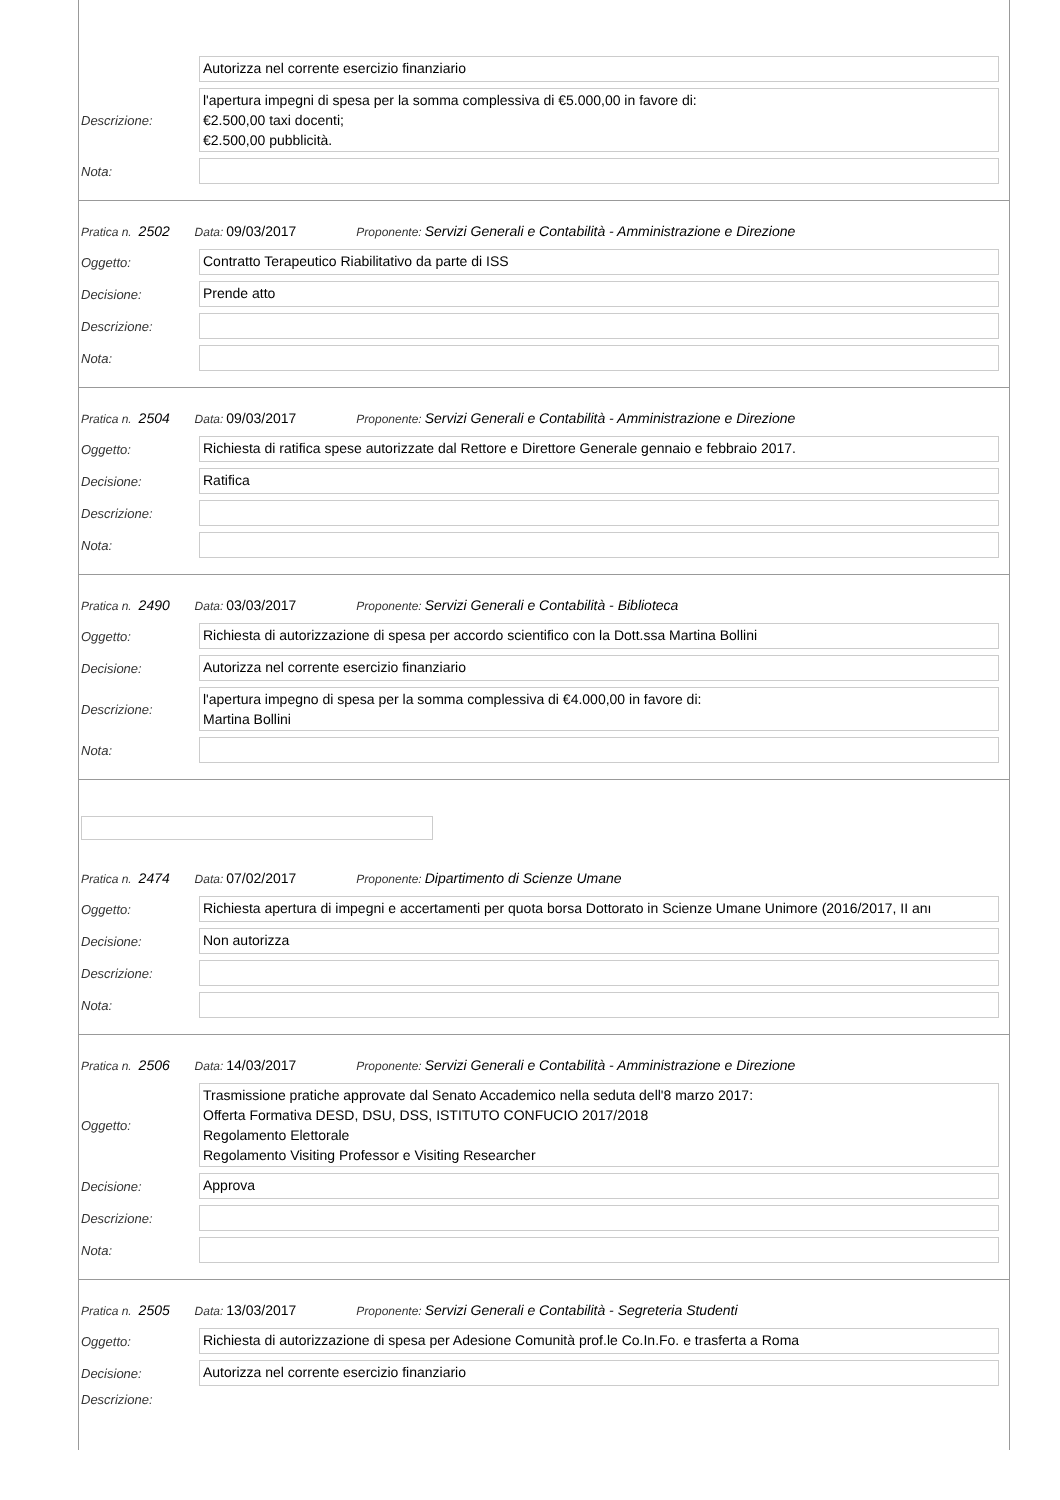Autorizza nel corrente esercizio finanziario
Descrizione:
l'apertura impegni di spesa per la somma complessiva di €5.000,00 in favore di:
€2.500,00 taxi docenti;
€2.500,00 pubblicità.
Nota:
Pratica n. 2502 Data: 09/03/2017 Proponente: Servizi Generali e Contabilità - Amministrazione e Direzione
Oggetto:
Contratto Terapeutico Riabilitativo da parte di ISS
Decisione:
Prende atto
Descrizione:
Nota:
Pratica n. 2504 Data: 09/03/2017 Proponente: Servizi Generali e Contabilità - Amministrazione e Direzione
Oggetto:
Richiesta di ratifica spese autorizzate dal Rettore e Direttore Generale gennaio e febbraio 2017.
Decisione:
Ratifica
Descrizione:
Nota:
Pratica n. 2490 Data: 03/03/2017 Proponente: Servizi Generali e Contabilità - Biblioteca
Oggetto:
Richiesta di autorizzazione di spesa per accordo scientifico con la Dott.ssa Martina Bollini
Decisione:
Autorizza nel corrente esercizio finanziario
Descrizione:
l'apertura impegno di spesa per la somma complessiva di €4.000,00 in favore di:
Martina Bollini
Nota:
Pratica n. 2474 Data: 07/02/2017 Proponente: Dipartimento di Scienze Umane
Oggetto:
Richiesta apertura di impegni e accertamenti per quota borsa Dottorato in Scienze Umane Unimore (2016/2017, II anı
Decisione:
Non autorizza
Descrizione:
Nota:
Pratica n. 2506 Data: 14/03/2017 Proponente: Servizi Generali e Contabilità - Amministrazione e Direzione
Oggetto:
Trasmissione pratiche approvate dal Senato Accademico nella seduta dell'8 marzo 2017:
Offerta Formativa DESD, DSU, DSS, ISTITUTO CONFUCIO 2017/2018
Regolamento Elettorale
Regolamento Visiting Professor e Visiting Researcher
Decisione:
Approva
Descrizione:
Nota:
Pratica n. 2505 Data: 13/03/2017 Proponente: Servizi Generali e Contabilità - Segreteria Studenti
Oggetto:
Richiesta di autorizzazione di spesa per Adesione Comunità prof.le Co.In.Fo. e trasferta a Roma
Decisione:
Autorizza nel corrente esercizio finanziario
Descrizione: